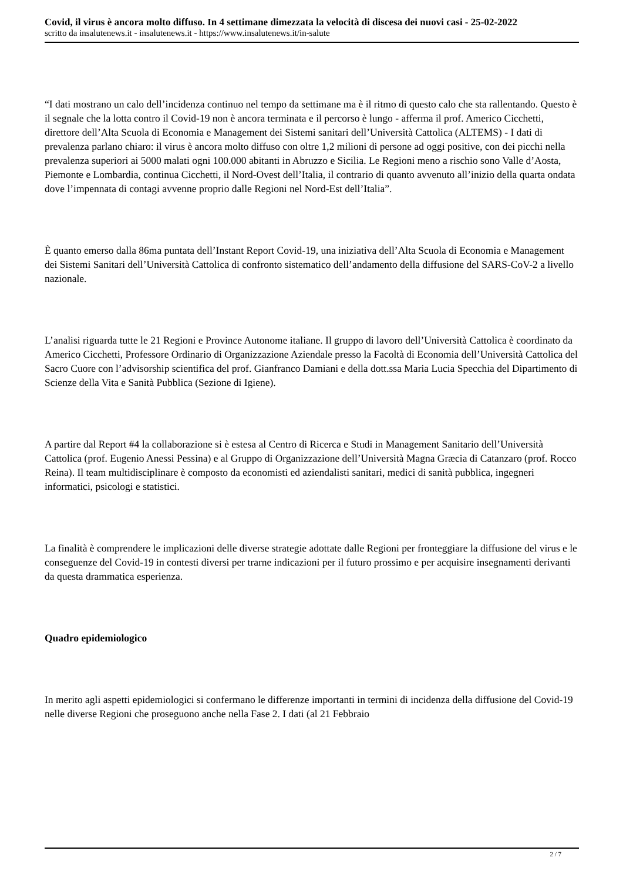Covid, il virus è ancora molto diffuso. In 4 settimane dimezzata la velocità di discesa dei nuovi casi - 25-02-2022
scritto da insalutenews.it - insalutenews.it - https://www.insalutenews.it/in-salute
“I dati mostrano un calo dell’incidenza continuo nel tempo da settimane ma è il ritmo di questo calo che sta rallentando. Questo è il segnale che la lotta contro il Covid-19 non è ancora terminata e il percorso è lungo - afferma il prof. Americo Cicchetti, direttore dell’Alta Scuola di Economia e Management dei Sistemi sanitari dell’Università Cattolica (ALTEMS) - I dati di prevalenza parlano chiaro: il virus è ancora molto diffuso con oltre 1,2 milioni di persone ad oggi positive, con dei picchi nella prevalenza superiori ai 5000 malati ogni 100.000 abitanti in Abruzzo e Sicilia. Le Regioni meno a rischio sono Valle d’Aosta, Piemonte e Lombardia, continua Cicchetti, il Nord-Ovest dell’Italia, il contrario di quanto avvenuto all’inizio della quarta ondata dove l’impennata di contagi avvenne proprio dalle Regioni nel Nord-Est dell’Italia”.
È quanto emerso dalla 86ma puntata dell’Instant Report Covid-19, una iniziativa dell’Alta Scuola di Economia e Management dei Sistemi Sanitari dell’Università Cattolica di confronto sistematico dell’andamento della diffusione del SARS-CoV-2 a livello nazionale.
L’analisi riguarda tutte le 21 Regioni e Province Autonome italiane. Il gruppo di lavoro dell’Università Cattolica è coordinato da Americo Cicchetti, Professore Ordinario di Organizzazione Aziendale presso la Facoltà di Economia dell’Università Cattolica del Sacro Cuore con l’advisorship scientifica del prof. Gianfranco Damiani e della dott.ssa Maria Lucia Specchia del Dipartimento di Scienze della Vita e Sanità Pubblica (Sezione di Igiene).
A partire dal Report #4 la collaborazione si è estesa al Centro di Ricerca e Studi in Management Sanitario dell’Università Cattolica (prof. Eugenio Anessi Pessina) e al Gruppo di Organizzazione dell’Università Magna Græcia di Catanzaro (prof. Rocco Reina). Il team multidisciplinare è composto da economisti ed aziendalisti sanitari, medici di sanità pubblica, ingegneri informatici, psicologi e statistici.
La finalità è comprendere le implicazioni delle diverse strategie adottate dalle Regioni per fronteggiare la diffusione del virus e le conseguenze del Covid-19 in contesti diversi per trarne indicazioni per il futuro prossimo e per acquisire insegnamenti derivanti da questa drammatica esperienza.
Quadro epidemiologico
In merito agli aspetti epidemiologici si confermano le differenze importanti in termini di incidenza della diffusione del Covid-19 nelle diverse Regioni che proseguono anche nella Fase 2. I dati (al 21 Febbraio
2 / 7